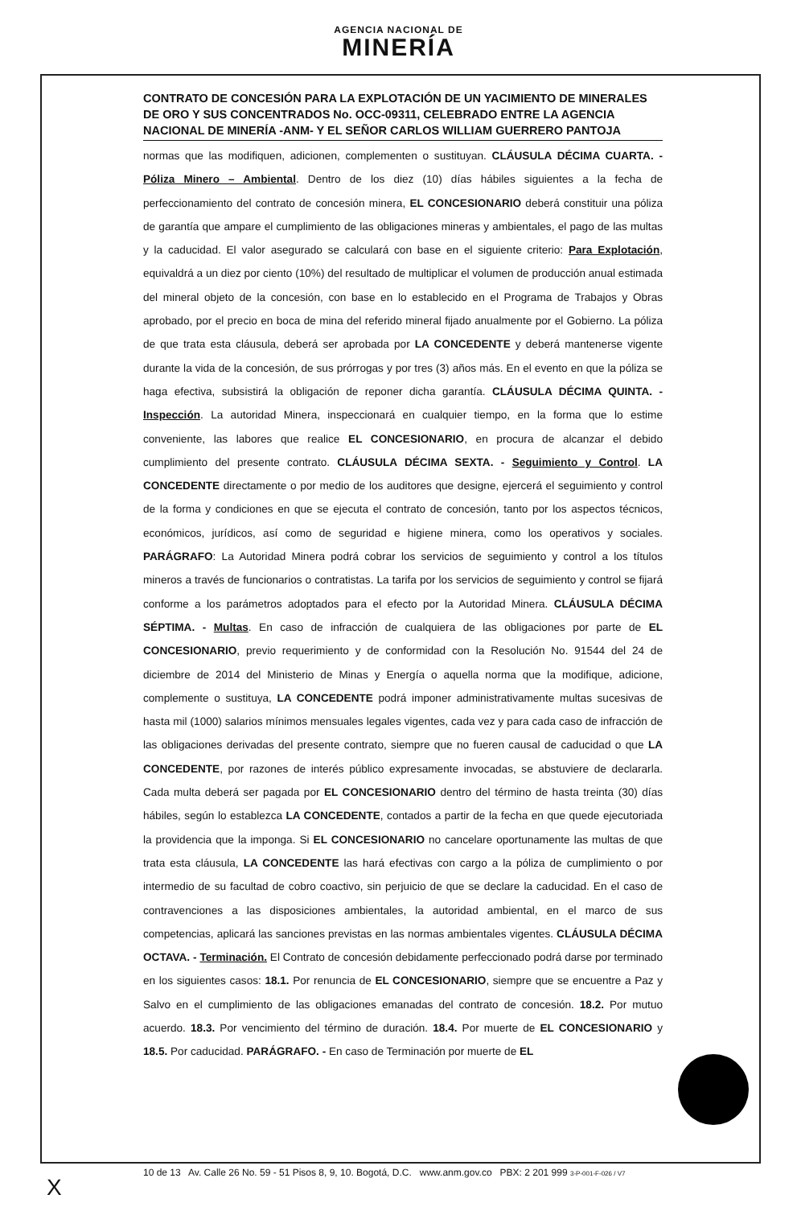AGENCIA NACIONAL DE
MINERÍA
CONTRATO DE CONCESIÓN PARA LA EXPLOTACIÓN DE UN YACIMIENTO DE MINERALES DE ORO Y SUS CONCENTRADOS No. OCC-09311, CELEBRADO ENTRE LA AGENCIA NACIONAL DE MINERÍA -ANM- Y EL SEÑOR CARLOS WILLIAM GUERRERO PANTOJA
normas que las modifiquen, adicionen, complementen o sustituyan. CLÁUSULA DÉCIMA CUARTA. - Póliza Minero – Ambiental. Dentro de los diez (10) días hábiles siguientes a la fecha de perfeccionamiento del contrato de concesión minera, EL CONCESIONARIO deberá constituir una póliza de garantía que ampare el cumplimiento de las obligaciones mineras y ambientales, el pago de las multas y la caducidad. El valor asegurado se calculará con base en el siguiente criterio: Para Explotación, equivaldrá a un diez por ciento (10%) del resultado de multiplicar el volumen de producción anual estimada del mineral objeto de la concesión, con base en lo establecido en el Programa de Trabajos y Obras aprobado, por el precio en boca de mina del referido mineral fijado anualmente por el Gobierno. La póliza de que trata esta cláusula, deberá ser aprobada por LA CONCEDENTE y deberá mantenerse vigente durante la vida de la concesión, de sus prórrogas y por tres (3) años más. En el evento en que la póliza se haga efectiva, subsistirá la obligación de reponer dicha garantía. CLÁUSULA DÉCIMA QUINTA. - Inspección. La autoridad Minera, inspeccionará en cualquier tiempo, en la forma que lo estime conveniente, las labores que realice EL CONCESIONARIO, en procura de alcanzar el debido cumplimiento del presente contrato. CLÁUSULA DÉCIMA SEXTA. - Seguimiento y Control. LA CONCEDENTE directamente o por medio de los auditores que designe, ejercerá el seguimiento y control de la forma y condiciones en que se ejecuta el contrato de concesión, tanto por los aspectos técnicos, económicos, jurídicos, así como de seguridad e higiene minera, como los operativos y sociales. PARÁGRAFO: La Autoridad Minera podrá cobrar los servicios de seguimiento y control a los títulos mineros a través de funcionarios o contratistas. La tarifa por los servicios de seguimiento y control se fijará conforme a los parámetros adoptados para el efecto por la Autoridad Minera. CLÁUSULA DÉCIMA SÉPTIMA. - Multas. En caso de infracción de cualquiera de las obligaciones por parte de EL CONCESIONARIO, previo requerimiento y de conformidad con la Resolución No. 91544 del 24 de diciembre de 2014 del Ministerio de Minas y Energía o aquella norma que la modifique, adicione, complemente o sustituya, LA CONCEDENTE podrá imponer administrativamente multas sucesivas de hasta mil (1000) salarios mínimos mensuales legales vigentes, cada vez y para cada caso de infracción de las obligaciones derivadas del presente contrato, siempre que no fueren causal de caducidad o que LA CONCEDENTE, por razones de interés público expresamente invocadas, se abstuviere de declararla. Cada multa deberá ser pagada por EL CONCESIONARIO dentro del término de hasta treinta (30) días hábiles, según lo establezca LA CONCEDENTE, contados a partir de la fecha en que quede ejecutoriada la providencia que la imponga. Si EL CONCESIONARIO no cancelare oportunamente las multas de que trata esta cláusula, LA CONCEDENTE las hará efectivas con cargo a la póliza de cumplimiento o por intermedio de su facultad de cobro coactivo, sin perjuicio de que se declare la caducidad. En el caso de contravenciones a las disposiciones ambientales, la autoridad ambiental, en el marco de sus competencias, aplicará las sanciones previstas en las normas ambientales vigentes. CLÁUSULA DÉCIMA OCTAVA. - Terminación. El Contrato de concesión debidamente perfeccionado podrá darse por terminado en los siguientes casos: 18.1. Por renuncia de EL CONCESIONARIO, siempre que se encuentre a Paz y Salvo en el cumplimiento de las obligaciones emanadas del contrato de concesión. 18.2. Por mutuo acuerdo. 18.3. Por vencimiento del término de duración. 18.4. Por muerte de EL CONCESIONARIO y 18.5. Por caducidad. PARÁGRAFO. - En caso de Terminación por muerte de EL
10 de 13 Av. Calle 26 No. 59 - 51 Pisos 8, 9, 10. Bogotá, D.C. www.anm.gov.co PBX: 2 201 999 3-P-001-F-026 / V7
X